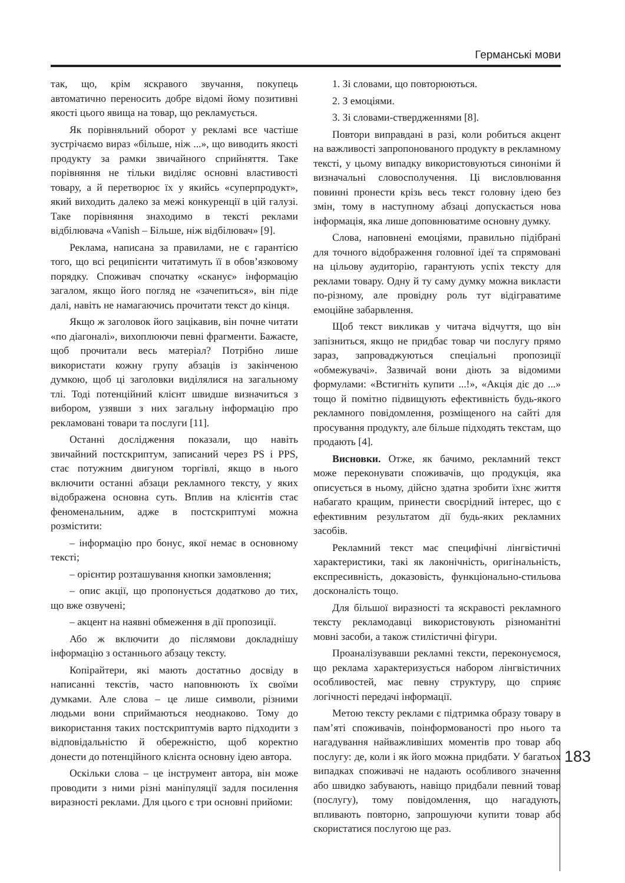Германські мови
так, що, крім яскравого звучання, покупець автоматично переносить добре відомі йому позитивні якості цього явища на товар, що рекламується.
Як порівняльний оборот у рекламі все частіше зустрічаємо вираз «більше, ніж ...», що виводить якості продукту за рамки звичайного сприйняття. Таке порівняння не тільки виділяє основні властивості товару, а й перетворює їх у якийсь «суперпродукт», який виходить далеко за межі конкуренції в цій галузі. Таке порівняння знаходимо в тексті реклами відбілювача «Vanish – Більше, ніж відбілювач» [9].
Реклама, написана за правилами, не є гарантією того, що всі реципієнти читатимуть її в обов’язковому порядку. Споживач спочатку «сканує» інформацію загалом, якщо його погляд не «зачепиться», він піде далі, навіть не намагаючись прочитати текст до кінця.
Якщо ж заголовок його зацікавив, він почне читати «по діагоналі», вихоплюючи певні фрагменти. Бажаєте, щоб прочитали весь матеріал? Потрібно лише використати кожну групу абзаців із закінченою думкою, щоб ці заголовки виділялися на загальному тлі. Тоді потенційний клієнт швидше визначиться з вибором, узявши з них загальну інформацію про рекламовані товари та послуги [11].
Останні дослідження показали, що навіть звичайний постскриптум, записаний через PS і PPS, стає потужним двигуном торгівлі, якщо в нього включити останні абзаци рекламного тексту, у яких відображена основна суть. Вплив на клієнтів стає феноменальним, адже в постскриптумі можна розмістити:
– інформацію про бонус, якої немає в основному тексті;
– орієнтир розташування кнопки замовлення;
– опис акції, що пропонується додатково до тих, що вже озвучені;
– акцент на наявні обмеження в дії пропозиції.
Або ж включити до післямови докладнішу інформацію з останнього абзацу тексту.
Копірайтери, які мають достатньо досвіду в написанні текстів, часто наповнюють їх своїми думками. Але слова – це лише символи, різними людьми вони сприймаються неоднаково. Тому до використання таких постскриптумів варто підходити з відповідальністю й обережністю, щоб коректно донести до потенційного клієнта основну ідею автора.
Оскільки слова – це інструмент автора, він може проводити з ними різні маніпуляції задля посилення виразності реклами. Для цього є три основні прийоми:
1. Зі словами, що повторюються.
2. З емоціями.
3. Зі словами-ствердженнями [8].
Повтори виправдані в разі, коли робиться акцент на важливості запропонованого продукту в рекламному тексті, у цьому випадку використовуються синоніми й визначальні словосполучення. Ці висловлювання повинні пронести крізь весь текст головну ідею без змін, тому в наступному абзаці допускається нова інформація, яка лише доповнюватиме основну думку.
Слова, наповнені емоціями, правильно підібрані для точного відображення головної ідеї та спрямовані на цільову аудиторію, гарантують успіх тексту для реклами товару. Одну й ту саму думку можна викласти по-різному, але провідну роль тут відіграватиме емоційне забарвлення.
Щоб текст викликав у читача відчуття, що він запізниться, якщо не придбає товар чи послугу прямо зараз, запроваджуються спеціальні пропозиції «обмежувачі». Зазвичай вони діють за відомими формулами: «Встигніть купити ...!», «Акція діє до ...» тощо й помітно підвищують ефективність будь-якого рекламного повідомлення, розміщеного на сайті для просування продукту, але більше підходять текстам, що продають [4].
Висновки. Отже, як бачимо, рекламний текст може переконувати споживачів, що продукція, яка описується в ньому, дійсно здатна зробити їхнє життя набагато кращим, принести своєрідний інтерес, що є ефективним результатом дії будь-яких рекламних засобів.
Рекламний текст має специфічні лінгвістичні характеристики, такі як лаконічність, оригінальність, експресивність, доказовість, функціонально-стильова досконалість тощо.
Для більшої виразності та яскравості рекламного тексту рекламодавці використовують різноманітні мовні засоби, а також стилістичні фігури.
Проаналізувавши рекламні тексти, переконуємося, що реклама характеризується набором лінгвістичних особливостей, має певну структуру, що сприяє логічності передачі інформації.
Метою тексту реклами є підтримка образу товару в пам’яті споживачів, поінформованості про нього та нагадування найважливіших моментів про товар або послугу: де, коли і як його можна придбати. У багатьох випадках споживачі не надають особливого значення або швидко забувають, навіщо придбали певний товар (послугу), тому повідомлення, що нагадують, впливають повторно, запрошуючи купити товар або скористатися послугою ще раз.
183